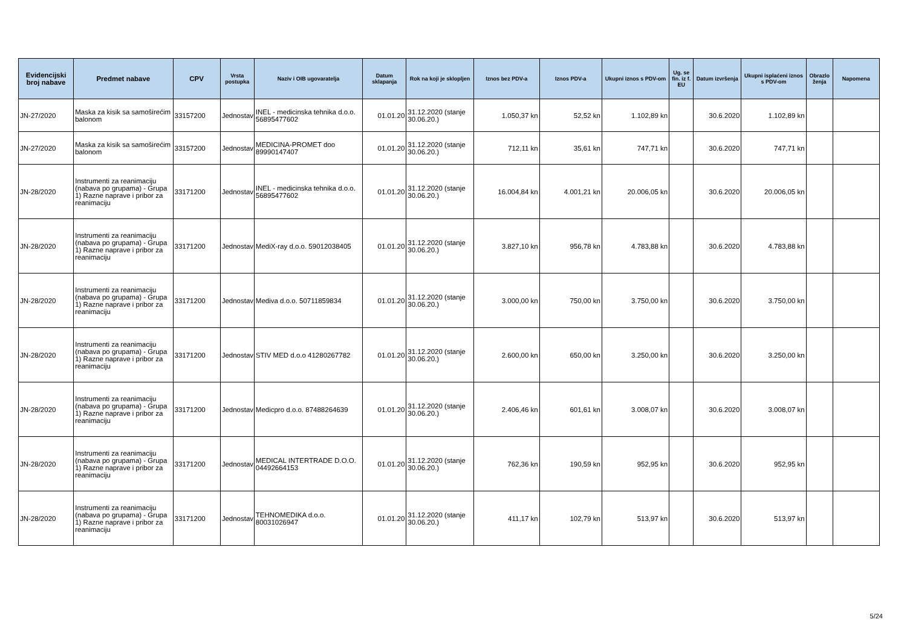| Evidencijski broj nabave | Predmet nabave | CPV | Vrsta postupka | Naziv i OIB ugovaratelja | Datum sklapanja | Rok na koji je sklopljen | Iznos bez PDV-a | Iznos PDV-a | Ukupni iznos s PDV-om | Ug. se fin. iz f. EU | Datum izvršenja | Ukupni isplaćeni iznos s PDV-om | Obrazlo ženja | Napomena |
| --- | --- | --- | --- | --- | --- | --- | --- | --- | --- | --- | --- | --- | --- | --- |
| JN-27/2020 | Maska za kisik sa samoširećim balonom | 33157200 | Jednostav | INEL - medicinska tehnika d.o.o. 56895477602 | 01.01.20 | 31.12.2020 (stanje 30.06.20.) | 1.050,37 kn | 52,52 kn | 1.102,89 kn | | 30.6.2020 | 1.102,89 kn | | |
| JN-27/2020 | Maska za kisik sa samoširećim balonom | 33157200 | Jednostav | MEDICINA-PROMET doo 89990147407 | 01.01.20 | 31.12.2020 (stanje 30.06.20.) | 712,11 kn | 35,61 kn | 747,71 kn | | 30.6.2020 | 747,71 kn | | |
| JN-28/2020 | Instrumenti za reanimaciju (nabava po grupama) - Grupa 1) Razne naprave i pribor za reanimaciju | 33171200 | Jednostav | INEL - medicinska tehnika d.o.o. 56895477602 | 01.01.20 | 31.12.2020 (stanje 30.06.20.) | 16.004,84 kn | 4.001,21 kn | 20.006,05 kn | | 30.6.2020 | 20.006,05 kn | | |
| JN-28/2020 | Instrumenti za reanimaciju (nabava po grupama) - Grupa 1) Razne naprave i pribor za reanimaciju | 33171200 | Jednostav | MediX-ray d.o.o. 59012038405 | 01.01.20 | 31.12.2020 (stanje 30.06.20.) | 3.827,10 kn | 956,78 kn | 4.783,88 kn | | 30.6.2020 | 4.783,88 kn | | |
| JN-28/2020 | Instrumenti za reanimaciju (nabava po grupama) - Grupa 1) Razne naprave i pribor za reanimaciju | 33171200 | Jednostav | Mediva d.o.o. 50711859834 | 01.01.20 | 31.12.2020 (stanje 30.06.20.) | 3.000,00 kn | 750,00 kn | 3.750,00 kn | | 30.6.2020 | 3.750,00 kn | | |
| JN-28/2020 | Instrumenti za reanimaciju (nabava po grupama) - Grupa 1) Razne naprave i pribor za reanimaciju | 33171200 | Jednostav | STIV MED d.o.o 41280267782 | 01.01.20 | 31.12.2020 (stanje 30.06.20.) | 2.600,00 kn | 650,00 kn | 3.250,00 kn | | 30.6.2020 | 3.250,00 kn | | |
| JN-28/2020 | Instrumenti za reanimaciju (nabava po grupama) - Grupa 1) Razne naprave i pribor za reanimaciju | 33171200 | Jednostav | Medicpro d.o.o. 87488264639 | 01.01.20 | 31.12.2020 (stanje 30.06.20.) | 2.406,46 kn | 601,61 kn | 3.008,07 kn | | 30.6.2020 | 3.008,07 kn | | |
| JN-28/2020 | Instrumenti za reanimaciju (nabava po grupama) - Grupa 1) Razne naprave i pribor za reanimaciju | 33171200 | Jednostav | MEDICAL INTERTRADE D.O.O. 04492664153 | 01.01.20 | 31.12.2020 (stanje 30.06.20.) | 762,36 kn | 190,59 kn | 952,95 kn | | 30.6.2020 | 952,95 kn | | |
| JN-28/2020 | Instrumenti za reanimaciju (nabava po grupama) - Grupa 1) Razne naprave i pribor za reanimaciju | 33171200 | Jednostav | TEHNOMEDIKA d.o.o. 80031026947 | 01.01.20 | 31.12.2020 (stanje 30.06.20.) | 411,17 kn | 102,79 kn | 513,97 kn | | 30.6.2020 | 513,97 kn | | |
5/24